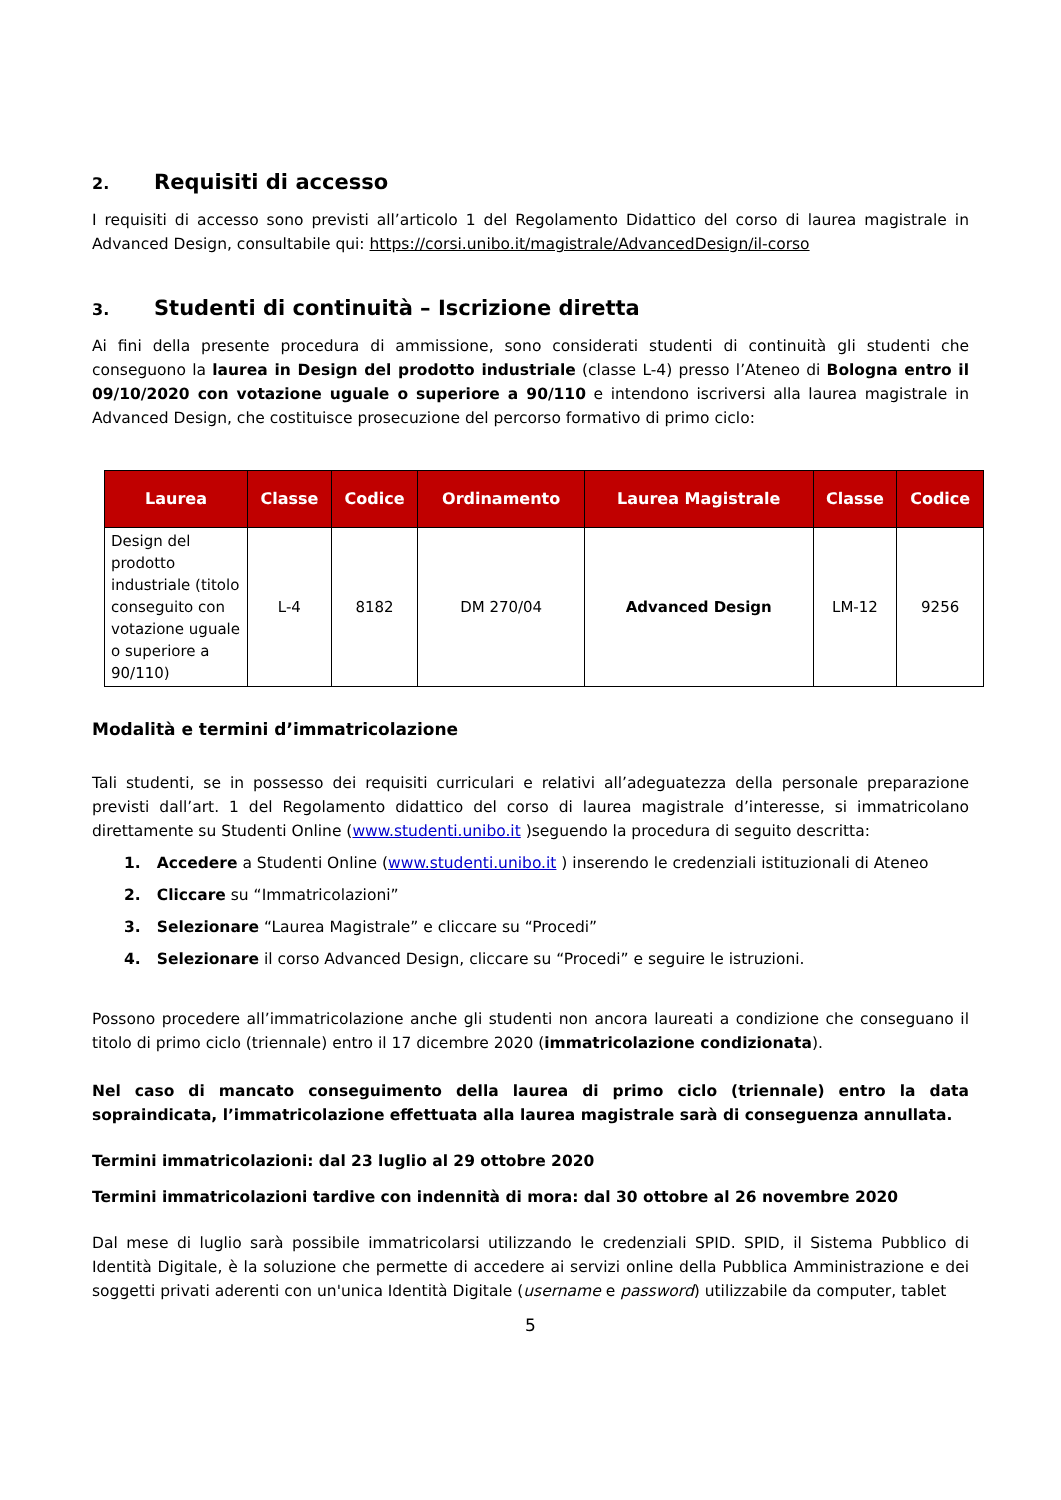2. Requisiti di accesso
I requisiti di accesso sono previsti all’articolo 1 del Regolamento Didattico del corso di laurea magistrale in Advanced Design, consultabile qui: https://corsi.unibo.it/magistrale/AdvancedDesign/il-corso
3. Studenti di continuità – Iscrizione diretta
Ai fini della presente procedura di ammissione, sono considerati studenti di continuità gli studenti che conseguono la laurea in Design del prodotto industriale (classe L-4) presso l’Ateneo di Bologna entro il 09/10/2020 con votazione uguale o superiore a 90/110 e intendono iscriversi alla laurea magistrale in Advanced Design, che costituisce prosecuzione del percorso formativo di primo ciclo:
| Laurea | Classe | Codice | Ordinamento | Laurea Magistrale | Classe | Codice |
| --- | --- | --- | --- | --- | --- | --- |
| Design del prodotto industriale (titolo conseguito con votazione uguale o superiore a 90/110) | L-4 | 8182 | DM 270/04 | Advanced Design | LM-12 | 9256 |
Modalità e termini d’immatricolazione
Tali studenti, se in possesso dei requisiti curriculari e relativi all’adeguatezza della personale preparazione previsti dall’art. 1 del Regolamento didattico del corso di laurea magistrale d’interesse, si immatricolano direttamente su Studenti Online (www.studenti.unibo.it )seguendo la procedura di seguito descritta:
1. Accedere a Studenti Online (www.studenti.unibo.it ) inserendo le credenziali istituzionali di Ateneo
2. Cliccare su “Immatricolazioni”
3. Selezionare “Laurea Magistrale” e cliccare su “Procedi”
4. Selezionare il corso Advanced Design, cliccare su “Procedi” e seguire le istruzioni.
Possono procedere all’immatricolazione anche gli studenti non ancora laureati a condizione che conseguano il titolo di primo ciclo (triennale) entro il 17 dicembre 2020 (immatricolazione condizionata).
Nel caso di mancato conseguimento della laurea di primo ciclo (triennale) entro la data sopraindicata, l’immatricolazione effettuata alla laurea magistrale sarà di conseguenza annullata.
Termini immatricolazioni: dal 23 luglio al 29 ottobre 2020
Termini immatricolazioni tardive con indennità di mora: dal 30 ottobre al 26 novembre 2020
Dal mese di luglio sarà possibile immatricolarsi utilizzando le credenziali SPID. SPID, il Sistema Pubblico di Identità Digitale, è la soluzione che permette di accedere ai servizi online della Pubblica Amministrazione e dei soggetti privati aderenti con un'unica Identità Digitale (username e password) utilizzabile da computer, tablet
5